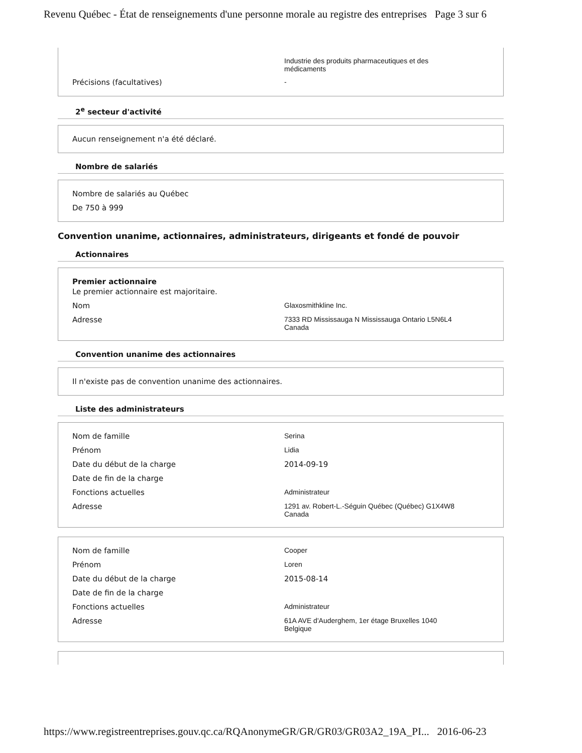Revenu Québec - État de renseignements d'une personne morale au registre des entreprises Page 3 sur 6
Industrie des produits pharmaceutiques et des
médicaments
Précisions (facultatives) -
2<sup>e</sup> secteur d'activité
Aucun renseignement n'a été déclaré.
Nombre de salariés
Nombre de salariés au Québec
De 750 à 999
Convention unanime, actionnaires, administrateurs, dirigeants et fondé de pouvoir
Actionnaires
Premier actionnaire
Le premier actionnaire est majoritaire.
Nom Glaxosmithkline Inc.
Adresse 7333 RD Mississauga N Mississauga Ontario L5N6L4
Canada
Convention unanime des actionnaires
Il n'existe pas de convention unanime des actionnaires.
Liste des administrateurs
Nom de famille Serina
Prénom Lidia
Date du début de la charge 2014-09-19
Date de fin de la charge
Fonctions actuelles Administrateur
Adresse 1291 av. Robert-L.-Séguin Québec (Québec) G1X4W8
Canada
Nom de famille Cooper
Prénom Loren
Date du début de la charge 2015-08-14
Date de fin de la charge
Fonctions actuelles Administrateur
Adresse 61A AVE d'Auderghem, 1er étage Bruxelles 1040
Belgique
https://www.registreentreprises.gouv.qc.ca/RQAnonymeGR/GR/GR03/GR03A2_19A_PI... 2016-06-23